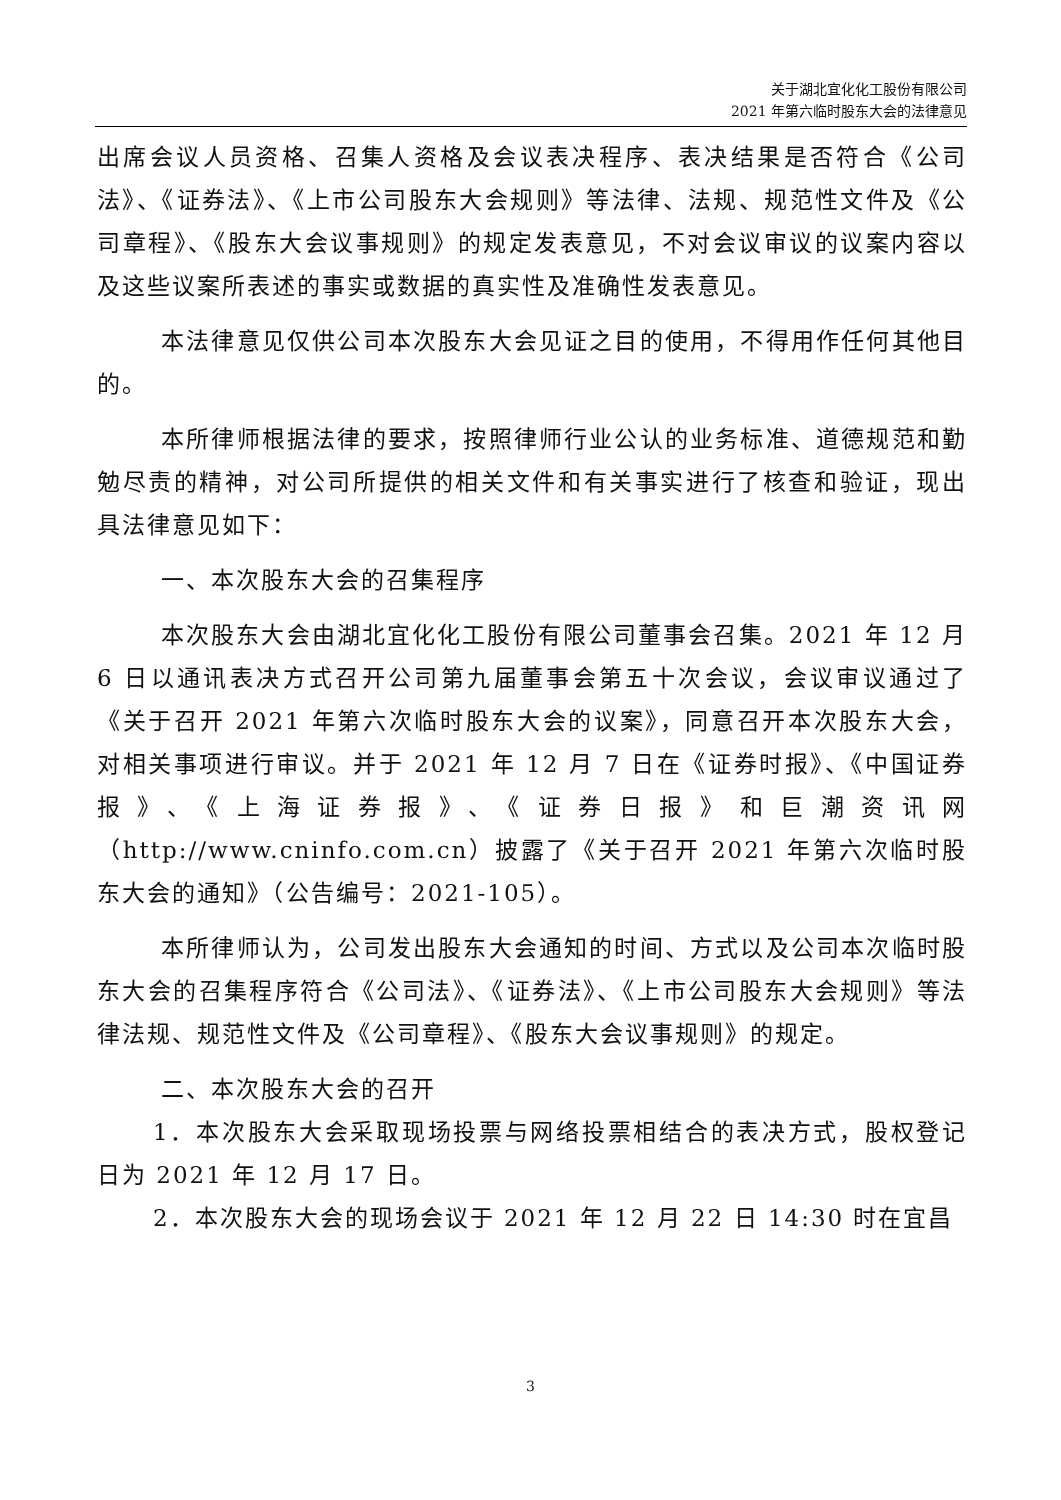关于湖北宜化化工股份有限公司
2021 年第六临时股东大会的法律意见
出席会议人员资格、召集人资格及会议表决程序、表决结果是否符合《公司法》、《证券法》、《上市公司股东大会规则》等法律、法规、规范性文件及《公司章程》、《股东大会议事规则》的规定发表意见，不对会议审议的议案内容以及这些议案所表述的事实或数据的真实性及准确性发表意见。
本法律意见仅供公司本次股东大会见证之目的使用，不得用作任何其他目的。
本所律师根据法律的要求，按照律师行业公认的业务标准、道德规范和勤勉尽责的精神，对公司所提供的相关文件和有关事实进行了核查和验证，现出具法律意见如下：
一、本次股东大会的召集程序
本次股东大会由湖北宜化化工股份有限公司董事会召集。2021 年 12 月 6 日以通讯表决方式召开公司第九届董事会第五十次会议，会议审议通过了《关于召开 2021 年第六次临时股东大会的议案》，同意召开本次股东大会，对相关事项进行审议。并于 2021 年 12 月 7 日在《证券时报》、《中国证券报》、《上海证券报》、《证券日报》和巨潮资讯网（http://www.cninfo.com.cn）披露了《关于召开 2021 年第六次临时股东大会的通知》（公告编号：2021-105）。
本所律师认为，公司发出股东大会通知的时间、方式以及公司本次临时股东大会的召集程序符合《公司法》、《证券法》、《上市公司股东大会规则》等法律法规、规范性文件及《公司章程》、《股东大会议事规则》的规定。
二、本次股东大会的召开
1．本次股东大会采取现场投票与网络投票相结合的表决方式，股权登记日为 2021 年 12 月 17 日。
2．本次股东大会的现场会议于 2021 年 12 月 22 日 14:30 时在宜昌
3